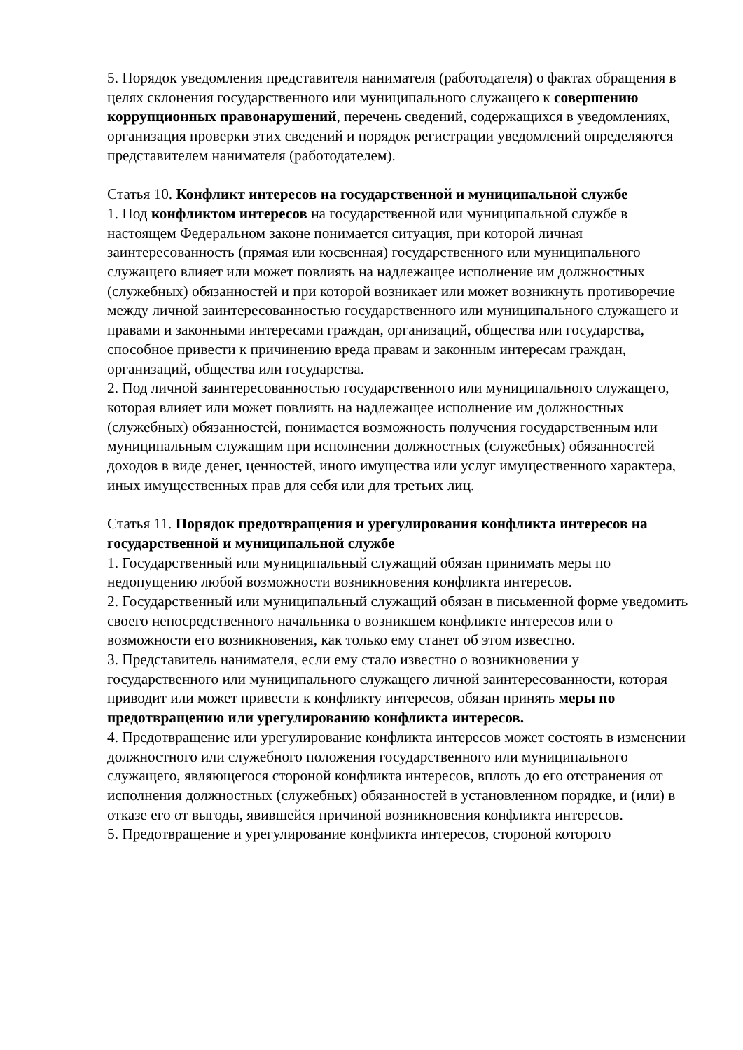5. Порядок уведомления представителя нанимателя (работодателя) о фактах обращения в целях склонения государственного или муниципального служащего к совершению коррупционных правонарушений, перечень сведений, содержащихся в уведомлениях, организация проверки этих сведений и порядок регистрации уведомлений определяются представителем нанимателя (работодателем).
Статья 10. Конфликт интересов на государственной и муниципальной службе
1. Под конфликтом интересов на государственной или муниципальной службе в настоящем Федеральном законе понимается ситуация, при которой личная заинтересованность (прямая или косвенная) государственного или муниципального служащего влияет или может повлиять на надлежащее исполнение им должностных (служебных) обязанностей и при которой возникает или может возникнуть противоречие между личной заинтересованностью государственного или муниципального служащего и правами и законными интересами граждан, организаций, общества или государства, способное привести к причинению вреда правам и законным интересам граждан, организаций, общества или государства.
2. Под личной заинтересованностью государственного или муниципального служащего, которая влияет или может повлиять на надлежащее исполнение им должностных (служебных) обязанностей, понимается возможность получения государственным или муниципальным служащим при исполнении должностных (служебных) обязанностей доходов в виде денег, ценностей, иного имущества или услуг имущественного характера, иных имущественных прав для себя или для третьих лиц.
Статья 11. Порядок предотвращения и урегулирования конфликта интересов на государственной и муниципальной службе
1. Государственный или муниципальный служащий обязан принимать меры по недопущению любой возможности возникновения конфликта интересов.
2. Государственный или муниципальный служащий обязан в письменной форме уведомить своего непосредственного начальника о возникшем конфликте интересов или о возможности его возникновения, как только ему станет об этом известно.
3. Представитель нанимателя, если ему стало известно о возникновении у государственного или муниципального служащего личной заинтересованности, которая приводит или может привести к конфликту интересов, обязан принять меры по предотвращению или урегулированию конфликта интересов.
4. Предотвращение или урегулирование конфликта интересов может состоять в изменении должностного или служебного положения государственного или муниципального служащего, являющегося стороной конфликта интересов, вплоть до его отстранения от исполнения должностных (служебных) обязанностей в установленном порядке, и (или) в отказе его от выгоды, явившейся причиной возникновения конфликта интересов.
5. Предотвращение и урегулирование конфликта интересов, стороной которого